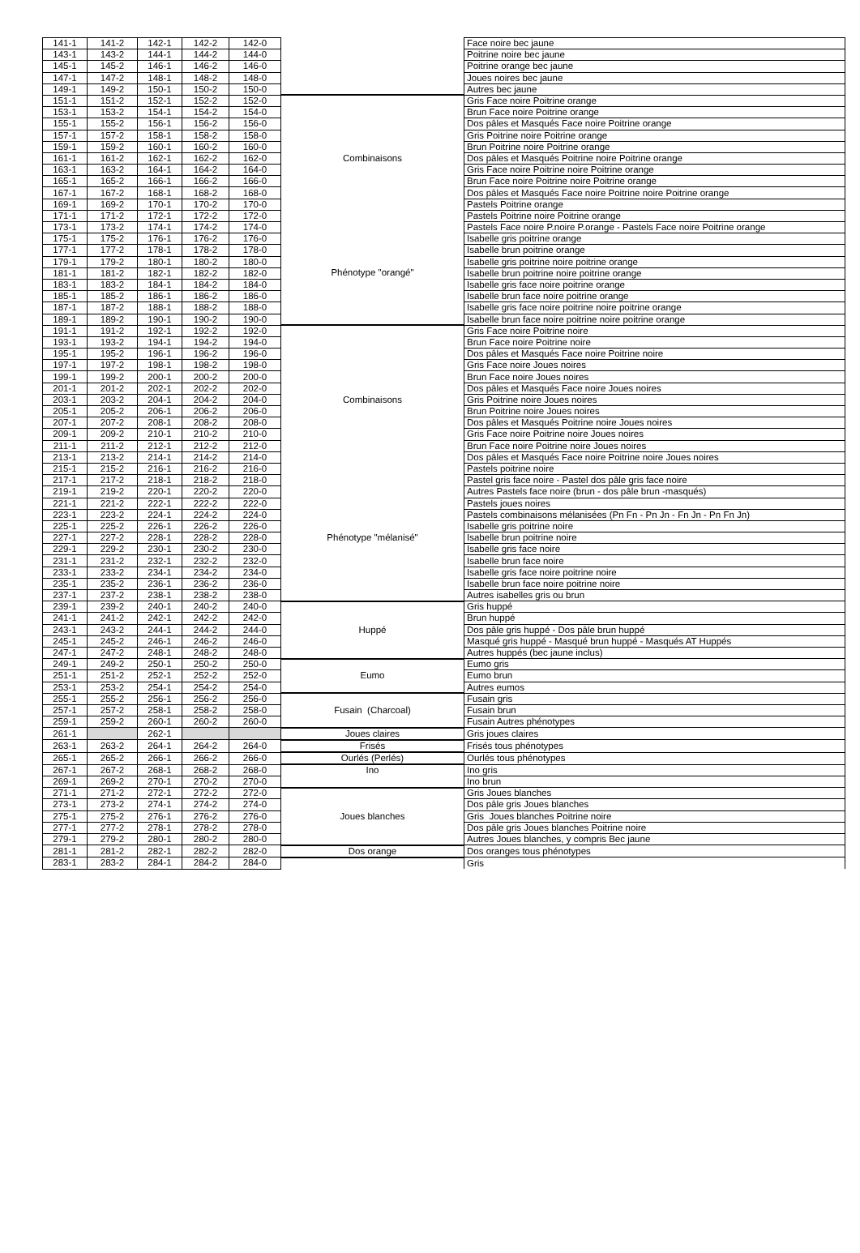| 141-1 | 141-2 | 142-1 | 142-2 | 142-0 | | Face noire bec jaune |
| 143-1 | 143-2 | 144-1 | 144-2 | 144-0 | | Poitrine noire bec jaune |
| 145-1 | 145-2 | 146-1 | 146-2 | 146-0 | | Poitrine orange bec jaune |
| 147-1 | 147-2 | 148-1 | 148-2 | 148-0 | | Joues noires bec jaune |
| 149-1 | 149-2 | 150-1 | 150-2 | 150-0 | | Autres bec jaune |
| 151-1 | 151-2 | 152-1 | 152-2 | 152-0 | Combinaisons | Gris Face noire Poitrine orange |
| 153-1 | 153-2 | 154-1 | 154-2 | 154-0 | | Brun Face noire Poitrine orange |
| 155-1 | 155-2 | 156-1 | 156-2 | 156-0 | | Dos pâles et Masqués Face noire Poitrine orange |
| 157-1 | 157-2 | 158-1 | 158-2 | 158-0 | | Gris Poitrine noire Poitrine orange |
| 159-1 | 159-2 | 160-1 | 160-2 | 160-0 | | Brun Poitrine noire Poitrine orange |
| 161-1 | 161-2 | 162-1 | 162-2 | 162-0 | | Dos pâles et Masqués Poitrine noire Poitrine orange |
| 163-1 | 163-2 | 164-1 | 164-2 | 164-0 | | Gris Face noire Poitrine noire Poitrine orange |
| 165-1 | 165-2 | 166-1 | 166-2 | 166-0 | | Brun Face noire Poitrine noire Poitrine orange |
| 167-1 | 167-2 | 168-1 | 168-2 | 168-0 | | Dos pâles et Masqués Face noire Poitrine noire Poitrine orange |
| 169-1 | 169-2 | 170-1 | 170-2 | 170-0 | | Pastels Poitrine orange |
| 171-1 | 171-2 | 172-1 | 172-2 | 172-0 | | Pastels Poitrine noire Poitrine orange |
| 173-1 | 173-2 | 174-1 | 174-2 | 174-0 | Phénotype "orangé" | Pastels Face noire P.noire P.orange - Pastels Face noire Poitrine orange |
| 175-1 | 175-2 | 176-1 | 176-2 | 176-0 | | Isabelle gris poitrine orange |
| 177-1 | 177-2 | 178-1 | 178-2 | 178-0 | | Isabelle brun poitrine orange |
| 179-1 | 179-2 | 180-1 | 180-2 | 180-0 | | Isabelle gris poitrine noire poitrine orange |
| 181-1 | 181-2 | 182-1 | 182-2 | 182-0 | | Isabelle brun poitrine noire poitrine orange |
| 183-1 | 183-2 | 184-1 | 184-2 | 184-0 | | Isabelle gris face noire poitrine orange |
| 185-1 | 185-2 | 186-1 | 186-2 | 186-0 | | Isabelle brun face noire poitrine orange |
| 187-1 | 187-2 | 188-1 | 188-2 | 188-0 | | Isabelle gris face noire poitrine noire poitrine orange |
| 189-1 | 189-2 | 190-1 | 190-2 | 190-0 | | Isabelle brun face noire poitrine noire poitrine orange |
| 191-1 | 191-2 | 192-1 | 192-2 | 192-0 | Combinaisons | Gris Face noire Poitrine noire |
| 193-1 | 193-2 | 194-1 | 194-2 | 194-0 | | Brun Face noire Poitrine noire |
| 195-1 | 195-2 | 196-1 | 196-2 | 196-0 | | Dos pâles et Masqués Face noire Poitrine noire |
| 197-1 | 197-2 | 198-1 | 198-2 | 198-0 | | Gris Face noire Joues noires |
| 199-1 | 199-2 | 200-1 | 200-2 | 200-0 | | Brun Face noire Joues noires |
| 201-1 | 201-2 | 202-1 | 202-2 | 202-0 | | Dos pâles et Masqués Face noire Joues noires |
| 203-1 | 203-2 | 204-1 | 204-2 | 204-0 | | Gris Poitrine noire Joues noires |
| 205-1 | 205-2 | 206-1 | 206-2 | 206-0 | | Brun Poitrine noire Joues noires |
| 207-1 | 207-2 | 208-1 | 208-2 | 208-0 | | Dos pâles et Masqués Poitrine noire Joues noires |
| 209-1 | 209-2 | 210-1 | 210-2 | 210-0 | | Gris Face noire Poitrine noire Joues noires |
| 211-1 | 211-2 | 212-1 | 212-2 | 212-0 | | Brun Face noire Poitrine noire Joues noires |
| 213-1 | 213-2 | 214-1 | 214-2 | 214-0 | | Dos pâles et Masqués Face noire Poitrine noire Joues noires |
| 215-1 | 215-2 | 216-1 | 216-2 | 216-0 | | Pastels poitrine noire |
| 217-1 | 217-2 | 218-1 | 218-2 | 218-0 | Phénotype "mélanisé" | Pastel gris face noire - Pastel dos pâle gris face noire |
| 219-1 | 219-2 | 220-1 | 220-2 | 220-0 | | Autres Pastels face noire (brun - dos pâle brun -masqués) |
| 221-1 | 221-2 | 222-1 | 222-2 | 222-0 | | Pastels joues noires |
| 223-1 | 223-2 | 224-1 | 224-2 | 224-0 | | Pastels combinaisons mélanisées (Pn Fn - Pn Jn - Fn Jn - Pn Fn Jn) |
| 225-1 | 225-2 | 226-1 | 226-2 | 226-0 | | Isabelle gris poitrine noire |
| 227-1 | 227-2 | 228-1 | 228-2 | 228-0 | | Isabelle brun poitrine noire |
| 229-1 | 229-2 | 230-1 | 230-2 | 230-0 | | Isabelle gris face noire |
| 231-1 | 231-2 | 232-1 | 232-2 | 232-0 | | Isabelle brun face noire |
| 233-1 | 233-2 | 234-1 | 234-2 | 234-0 | | Isabelle gris face noire poitrine noire |
| 235-1 | 235-2 | 236-1 | 236-2 | 236-0 | | Isabelle brun face noire poitrine noire |
| 237-1 | 237-2 | 238-1 | 238-2 | 238-0 | | Autres isabelles gris ou brun |
| 239-1 | 239-2 | 240-1 | 240-2 | 240-0 | Huppé | Gris huppé |
| 241-1 | 241-2 | 242-1 | 242-2 | 242-0 | | Brun huppé |
| 243-1 | 243-2 | 244-1 | 244-2 | 244-0 | | Dos pâle gris huppé - Dos pâle brun huppé |
| 245-1 | 245-2 | 246-1 | 246-2 | 246-0 | | Masqué gris huppé - Masqué brun huppé - Masqués AT Huppés |
| 247-1 | 247-2 | 248-1 | 248-2 | 248-0 | | Autres huppés (bec jaune inclus) |
| 249-1 | 249-2 | 250-1 | 250-2 | 250-0 | Eumo | Eumo gris |
| 251-1 | 251-2 | 252-1 | 252-2 | 252-0 | | Eumo brun |
| 253-1 | 253-2 | 254-1 | 254-2 | 254-0 | | Autres eumos |
| 255-1 | 255-2 | 256-1 | 256-2 | 256-0 | Fusain (Charcoal) | Fusain gris |
| 257-1 | 257-2 | 258-1 | 258-2 | 258-0 | | Fusain brun |
| 259-1 | 259-2 | 260-1 | 260-2 | 260-0 | | Fusain Autres phénotypes |
| 261-1 | | 262-1 | | | Joues claires | Gris joues claires |
| 263-1 | 263-2 | 264-1 | 264-2 | 264-0 | Frisés | Frisés tous phénotypes |
| 265-1 | 265-2 | 266-1 | 266-2 | 266-0 | Ourlés (Perlés) | Ourlés tous phénotypes |
| 267-1 | 267-2 | 268-1 | 268-2 | 268-0 | Ino | Ino gris |
| 269-1 | 269-2 | 270-1 | 270-2 | 270-0 | | Ino brun |
| 271-1 | 271-2 | 272-1 | 272-2 | 272-0 | Joues blanches | Gris Joues blanches |
| 273-1 | 273-2 | 274-1 | 274-2 | 274-0 | | Dos pâle gris Joues blanches |
| 275-1 | 275-2 | 276-1 | 276-2 | 276-0 | | Gris Joues blanches Poitrine noire |
| 277-1 | 277-2 | 278-1 | 278-2 | 278-0 | | Dos pâle gris Joues blanches Poitrine noire |
| 279-1 | 279-2 | 280-1 | 280-2 | 280-0 | | Autres Joues blanches, y compris Bec jaune |
| 281-1 | 281-2 | 282-1 | 282-2 | 282-0 | Dos orange | Dos oranges tous phénotypes |
| 283-1 | 283-2 | 284-1 | 284-2 | 284-0 | | Gris |